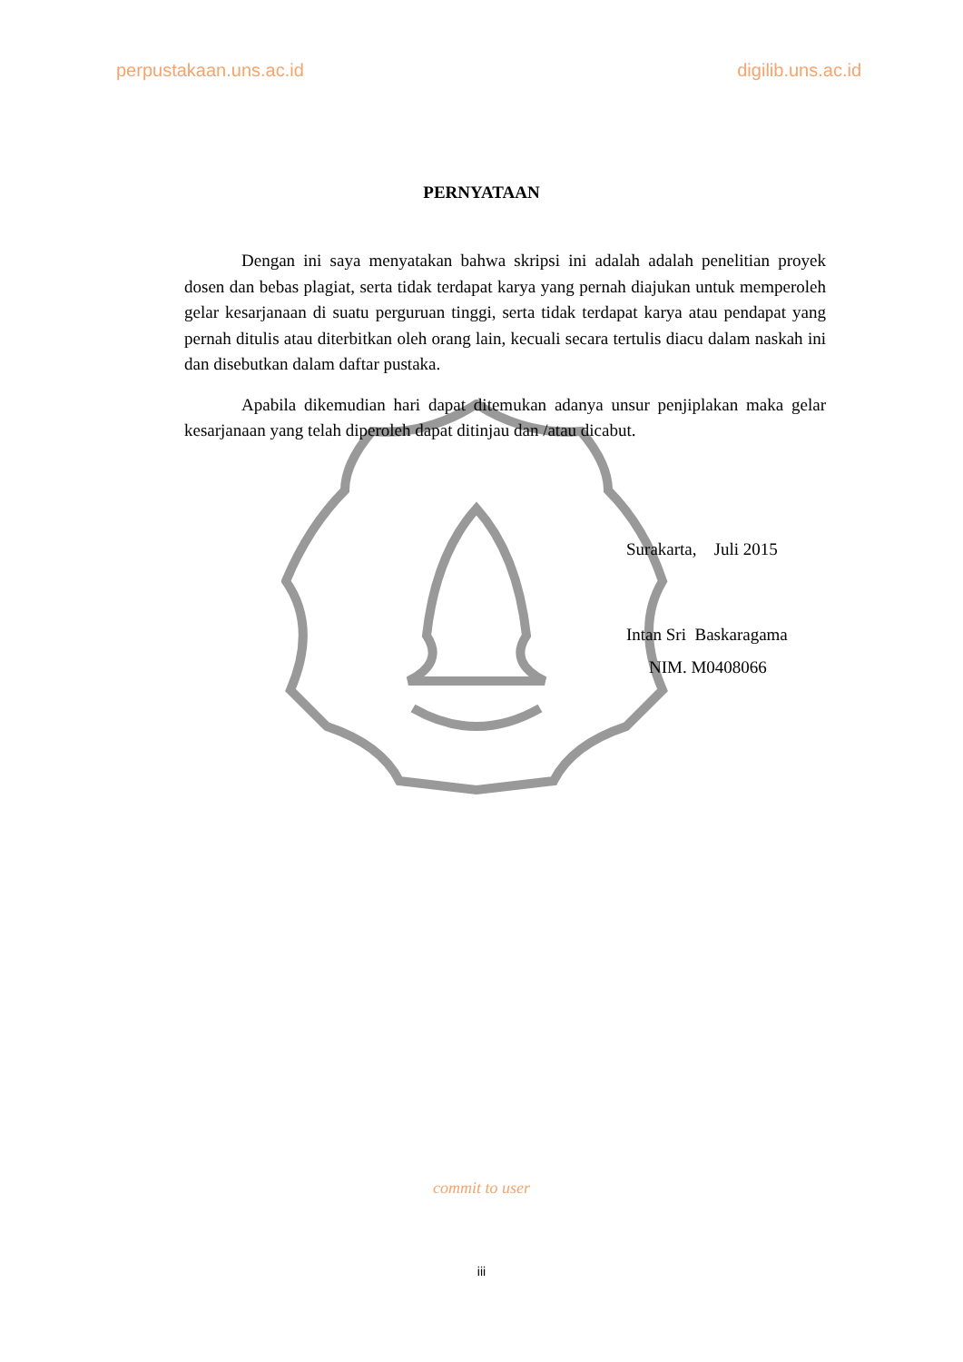perpustakaan.uns.ac.id digilib.uns.ac.id
PERNYATAAN
Dengan ini saya menyatakan bahwa skripsi ini adalah adalah penelitian proyek dosen dan bebas plagiat, serta tidak terdapat karya yang pernah diajukan untuk memperoleh gelar kesarjanaan di suatu perguruan tinggi, serta tidak terdapat karya atau pendapat yang pernah ditulis atau diterbitkan oleh orang lain, kecuali secara tertulis diacu dalam naskah ini dan disebutkan dalam daftar pustaka.
Apabila dikemudian hari dapat ditemukan adanya unsur penjiplakan maka gelar kesarjanaan yang telah diperoleh dapat ditinjau dan /atau dicabut.
Surakarta, Juli 2015
Intan Sri Baskaragama
NIM. M0408066
commit to user
iii